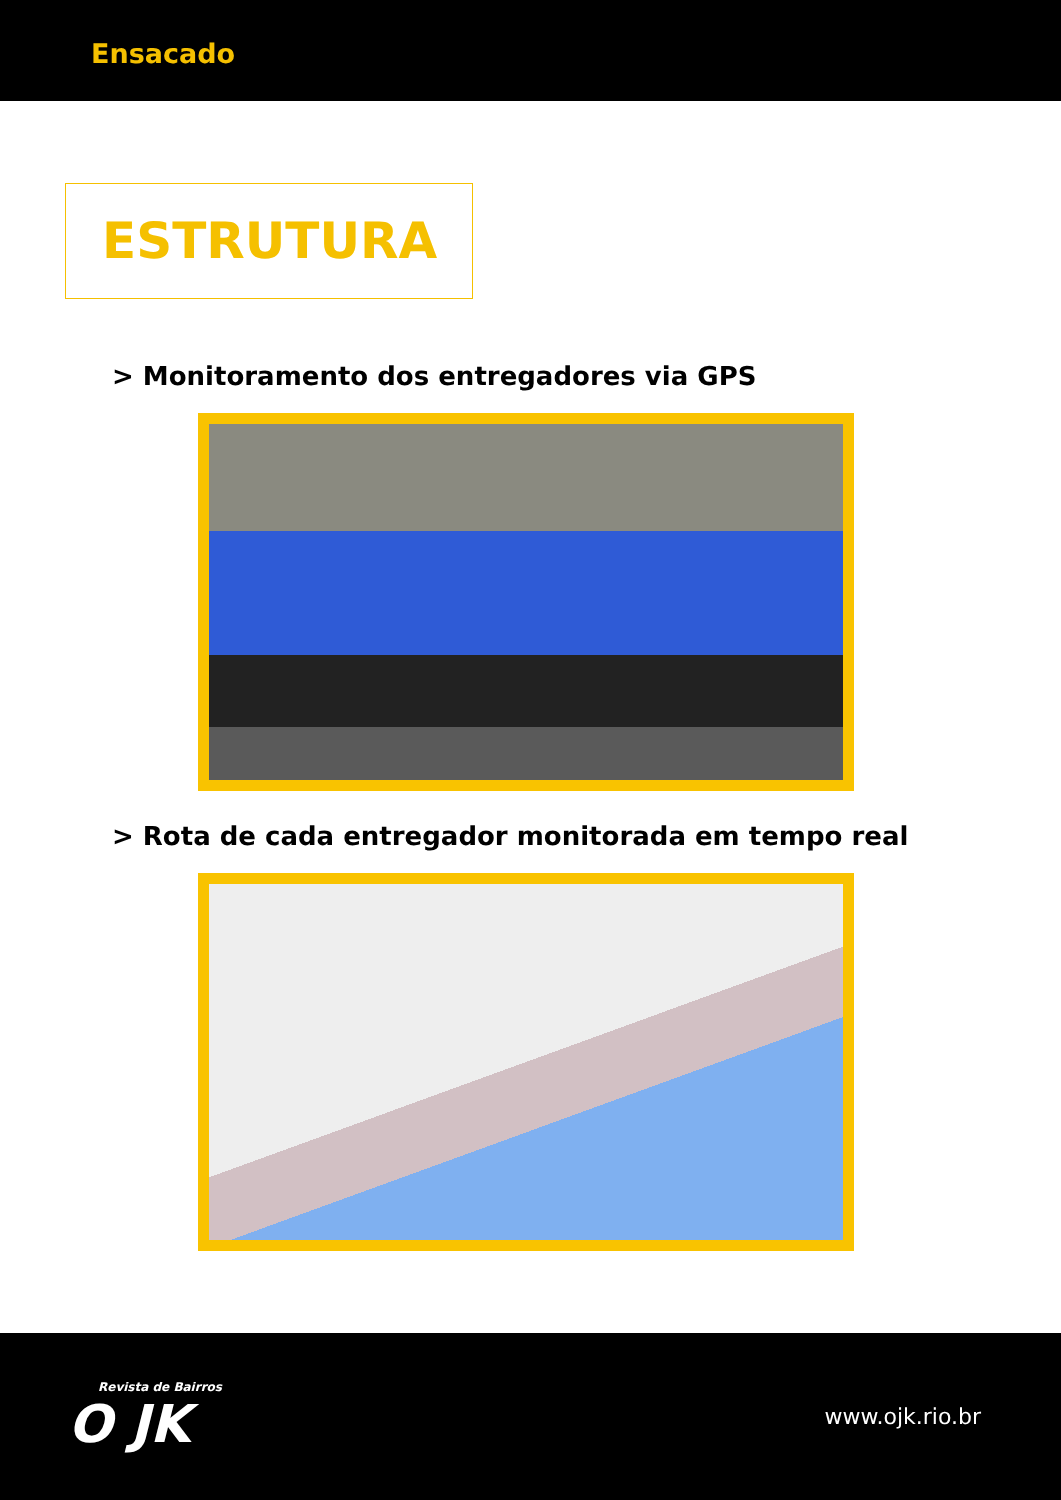Ensacado
ESTRUTURA
> Monitoramento dos entregadores via GPS
> Rota de cada entregador monitorada em tempo real
Revista de Bairros
O JK
www.ojk.rio.br